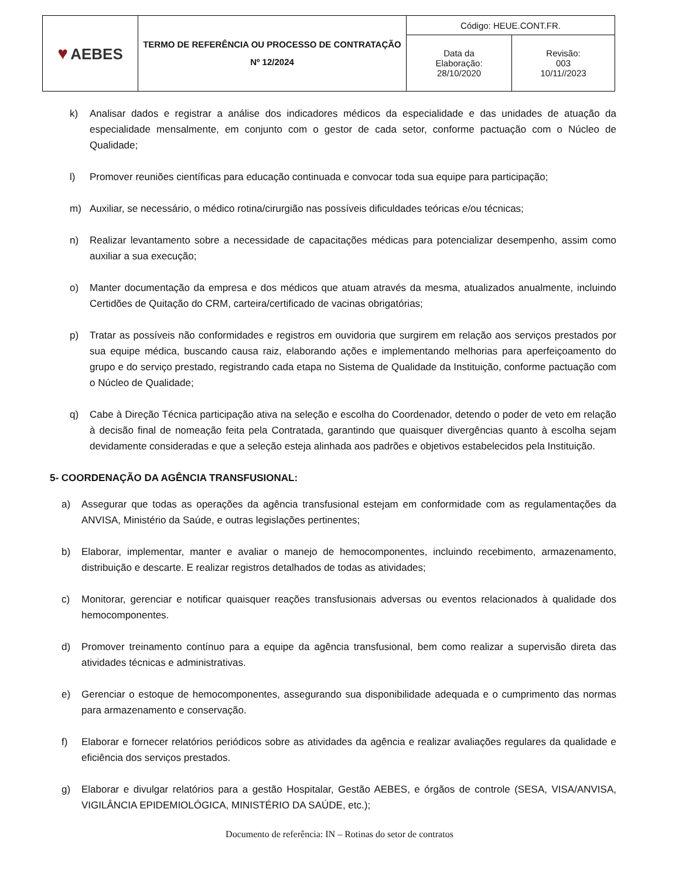| ♥ AEBES | TERMO DE REFERÊNCIA OU PROCESSO DE CONTRATAÇÃO Nº 12/2024 | Código: HEUE.CONT.FR. | |
| | | Data da Elaboração: 28/10/2020 | Revisão: 003 10/11//2023 |
k) Analisar dados e registrar a análise dos indicadores médicos da especialidade e das unidades de atuação da especialidade mensalmente, em conjunto com o gestor de cada setor, conforme pactuação com o Núcleo de Qualidade;
l) Promover reuniões científicas para educação continuada e convocar toda sua equipe para participação;
m) Auxiliar, se necessário, o médico rotina/cirurgião nas possíveis dificuldades teóricas e/ou técnicas;
n) Realizar levantamento sobre a necessidade de capacitações médicas para potencializar desempenho, assim como auxiliar a sua execução;
o) Manter documentação da empresa e dos médicos que atuam através da mesma, atualizados anualmente, incluindo Certidões de Quitação do CRM, carteira/certificado de vacinas obrigatórias;
p) Tratar as possíveis não conformidades e registros em ouvidoria que surgirem em relação aos serviços prestados por sua equipe médica, buscando causa raiz, elaborando ações e implementando melhorias para aperfeiçoamento do grupo e do serviço prestado, registrando cada etapa no Sistema de Qualidade da Instituição, conforme pactuação com o Núcleo de Qualidade;
q) Cabe à Direção Técnica participação ativa na seleção e escolha do Coordenador, detendo o poder de veto em relação à decisão final de nomeação feita pela Contratada, garantindo que quaisquer divergências quanto à escolha sejam devidamente consideradas e que a seleção esteja alinhada aos padrões e objetivos estabelecidos pela Instituição.
5- COORDENAÇÃO DA AGÊNCIA TRANSFUSIONAL:
a) Assegurar que todas as operações da agência transfusional estejam em conformidade com as regulamentações da ANVISA, Ministério da Saúde, e outras legislações pertinentes;
b) Elaborar, implementar, manter e avaliar o manejo de hemocomponentes, incluindo recebimento, armazenamento, distribuição e descarte. E realizar registros detalhados de todas as atividades;
c) Monitorar, gerenciar e notificar quaisquer reações transfusionais adversas ou eventos relacionados à qualidade dos hemocomponentes.
d) Promover treinamento contínuo para a equipe da agência transfusional, bem como realizar a supervisão direta das atividades técnicas e administrativas.
e) Gerenciar o estoque de hemocomponentes, assegurando sua disponibilidade adequada e o cumprimento das normas para armazenamento e conservação.
f) Elaborar e fornecer relatórios periódicos sobre as atividades da agência e realizar avaliações regulares da qualidade e eficiência dos serviços prestados.
g) Elaborar e divulgar relatórios para a gestão Hospitalar, Gestão AEBES, e órgãos de controle (SESA, VISA/ANVISA, VIGILÂNCIA EPIDEMIOLÓGICA, MINISTÉRIO DA SAÚDE, etc.);
Documento de referência: IN – Rotinas do setor de contratos